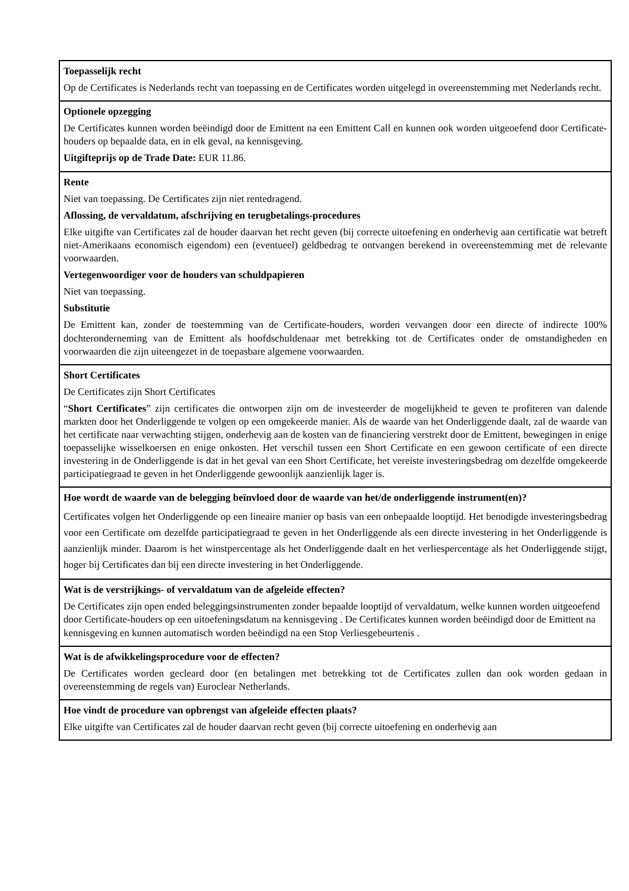| Toepasselijk recht Op de Certificates is Nederlands recht van toepassing en de Certificates worden uitgelegd in overeenstemming met Nederlands recht. |
| Optionele opzegging De Certificates kunnen worden beëindigd door de Emittent na een Emittent Call en kunnen ook worden uitgeoefend door Certificate-houders op bepaalde data, en in elk geval, na kennisgeving. Uitgifteprijs op de Trade Date: EUR 11.86. |
| Rente Niet van toepassing. De Certificates zijn niet rentedragend. Aflossing, de vervaldatum, afschrijving en terugbetalings-procedures Elke uitgifte van Certificates zal de houder daarvan het recht geven (bij correcte uitoefening en onderhevig aan certificatie wat betreft niet-Amerikaans economisch eigendom) een (eventueel) geldbedrag te ontvangen berekend in overeenstemming met de relevante voorwaarden. Vertegenwoordiger voor de houders van schuldpapieren Niet van toepassing. Substitutie De Emittent kan, zonder de toestemming van de Certificate-houders, worden vervangen door een directe of indirecte 100% dochteronderneming van de Emittent als hoofdschuldenaar met betrekking tot de Certificates onder de omstandigheden en voorwaarden die zijn uiteengezet in de toepasbare algemene voorwaarden. |
| Short Certificates De Certificates zijn Short Certificates “ Short Certificates ” zijn certificates die ontworpen zijn om de investeerder de mogelijkheid te geven te profiteren van dalende markten door het Onderliggende te volgen op een omgekeerde manier. Als de waarde van het Onderliggende daalt, zal de waarde van het certificate naar verwachting stijgen, onderhevig aan de kosten van de financiering verstrekt door de Emittent, bewegingen in enige toepasselijke wisselkoersen en enige onkosten. Het verschil tussen een Short Certificate en een gewoon certificate of een directe investering in de Onderliggende is dat in het geval van een Short Certificate, het vereiste investeringsbedrag om dezelfde omgekeerde participatiegraad te geven in het Onderliggende gewoonlijk aanzienlijk lager is. |
| Hoe wordt de waarde van de belegging beïnvloed door de waarde van het/de onderliggende instrument(en)? Certificates volgen het Onderliggende op een lineaire manier op basis van een onbepaalde looptijd. Het benodigde investeringsbedrag voor een Certificate om dezelfde participatiegraad te geven in het Onderliggende als een directe investering in het Onderliggende is aanzienlijk minder. Daarom is het winstpercentage als het Onderliggende daalt en het verliespercentage als het Onderliggende stijgt, hoger bij Certificates dan bij een directe investering in het Onderliggende. |
| Wat is de verstrijkings- of vervaldatum van de afgeleide effecten? De Certificates zijn open ended beleggingsinstrumenten zonder bepaalde looptijd of vervaldatum, welke kunnen worden uitgeoefend door Certificate-houders op een uitoefeningsdatum na kennisgeving . De Certificates kunnen worden beëindigd door de Emittent na kennisgeving en kunnen automatisch worden beëindigd na een Stop Verliesgebeurtenis . |
| Wat is de afwikkelingsprocedure voor de effecten? De Certificates worden gecleard door (en betalingen met betrekking tot de Certificates zullen dan ook worden gedaan in overeenstemming de regels van) Euroclear Netherlands. |
| Hoe vindt de procedure van opbrengst van afgeleide effecten plaats? Elke uitgifte van Certificates zal de houder daarvan recht geven (bij correcte uitoefening en onderhevig aan |